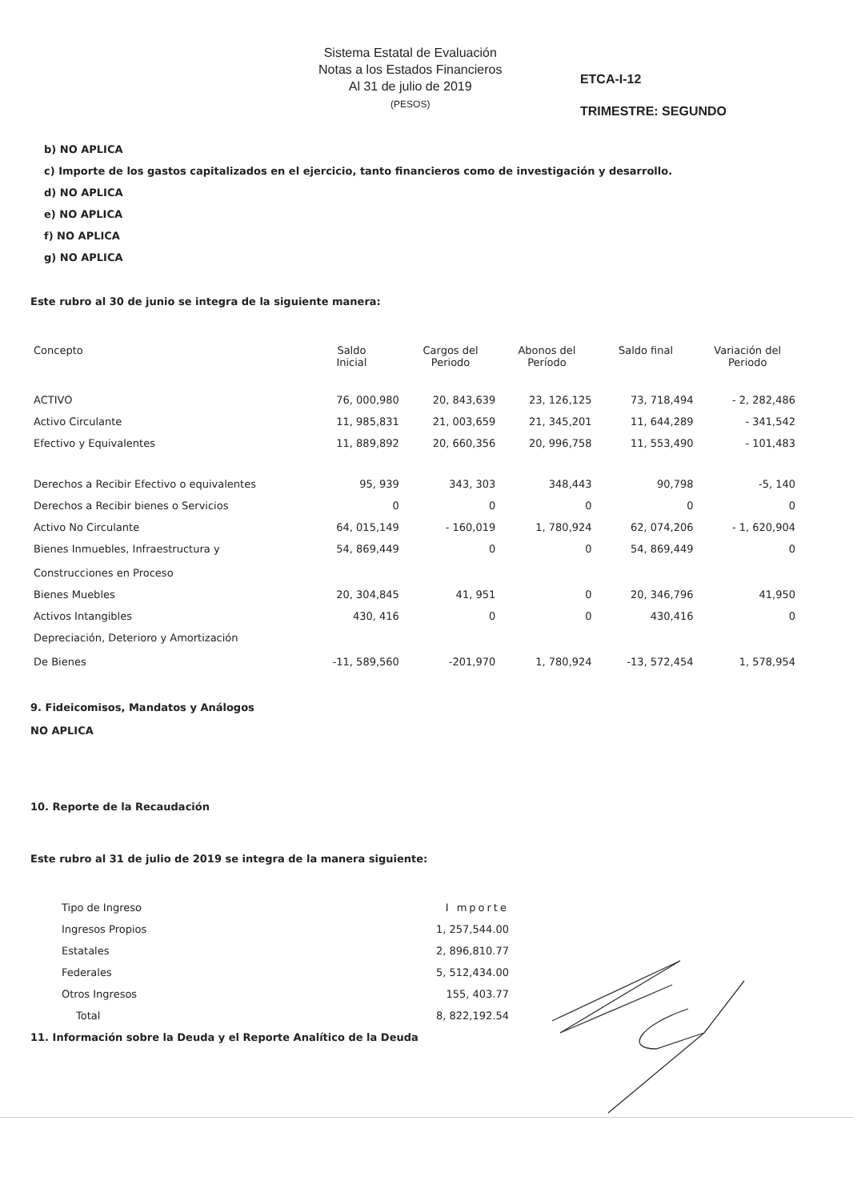Sistema Estatal de Evaluación
Notas a los Estados Financieros
Al 31 de julio de 2019
(PESOS)
ETCA-I-12
TRIMESTRE: SEGUNDO
b) NO APLICA
c) Importe de los gastos capitalizados en el ejercicio, tanto financieros como de investigación y desarrollo.
d) NO APLICA
e) NO APLICA
f) NO APLICA
g) NO APLICA
Este rubro al 30 de junio se integra de la siguiente manera:
| Concepto | Saldo Inicial | Cargos del Periodo | Abonos del Período | Saldo final | Variación del Periodo |
| --- | --- | --- | --- | --- | --- |
| ACTIVO | 76, 000,980 | 20, 843,639 | 23, 126,125 | 73, 718,494 | - 2, 282,486 |
| Activo Circulante | 11, 985,831 | 21, 003,659 | 21, 345,201 | 11, 644,289 | - 341,542 |
| Efectivo y Equivalentes | 11, 889,892 | 20, 660,356 | 20, 996,758 | 11, 553,490 | - 101,483 |
| Derechos a Recibir Efectivo o equivalentes | 95, 939 | 343, 303 | 348,443 | 90,798 | -5, 140 |
| Derechos a Recibir bienes o Servicios | 0 | 0 | 0 | 0 | 0 |
| Activo No Circulante | 64, 015,149 | - 160,019 | 1, 780,924 | 62, 074,206 | - 1, 620,904 |
| Bienes Inmuebles, Infraestructura y Construcciones en Proceso | 54, 869,449 | 0 | 0 | 54, 869,449 | 0 |
| Bienes Muebles | 20, 304,845 | 41, 951 | 0 | 20, 346,796 | 41,950 |
| Activos Intangibles | 430, 416 | 0 | 0 | 430,416 | 0 |
| Depreciación, Deterioro y Amortización De Bienes | -11, 589,560 | -201,970 | 1, 780,924 | -13, 572,454 | 1, 578,954 |
9. Fideicomisos, Mandatos y Análogos
NO APLICA
10. Reporte de la Recaudación
Este rubro al 31 de julio de 2019 se integra de la manera siguiente:
| Tipo de Ingreso | I mporte |
| Ingresos Propios | 1, 257,544.00 |
| Estatales | 2, 896,810.77 |
| Federales | 5, 512,434.00 |
| Otros Ingresos | 155, 403.77 |
| Total | 8, 822,192.54 |
11. Información sobre la Deuda y el Reporte Analítico de la Deuda